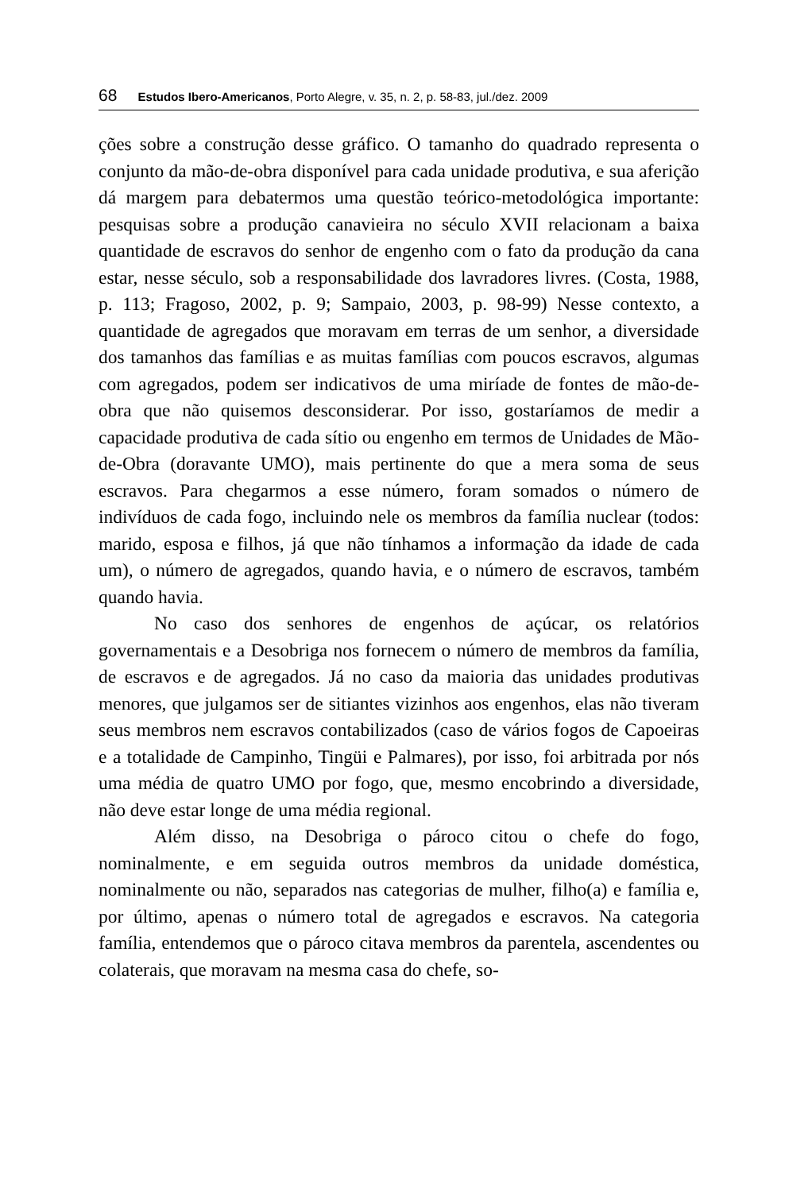68 Estudos Ibero-Americanos, Porto Alegre, v. 35, n. 2, p. 58-83, jul./dez. 2009
ções sobre a construção desse gráfico. O tamanho do quadrado representa o conjunto da mão-de-obra disponível para cada unidade produtiva, e sua aferição dá margem para debatermos uma questão teórico-metodológica importante: pesquisas sobre a produção canavieira no século XVII relacionam a baixa quantidade de escravos do senhor de engenho com o fato da produção da cana estar, nesse século, sob a responsabilidade dos lavradores livres. (Costa, 1988, p. 113; Fragoso, 2002, p. 9; Sampaio, 2003, p. 98-99) Nesse contexto, a quantidade de agregados que moravam em terras de um senhor, a diversidade dos tamanhos das famílias e as muitas famílias com poucos escravos, algumas com agregados, podem ser indicativos de uma miríade de fontes de mão-de-obra que não quisemos desconsiderar. Por isso, gostaríamos de medir a capacidade produtiva de cada sítio ou engenho em termos de Unidades de Mão-de-Obra (doravante UMO), mais pertinente do que a mera soma de seus escravos. Para chegarmos a esse número, foram somados o número de indivíduos de cada fogo, incluindo nele os membros da família nuclear (todos: marido, esposa e filhos, já que não tínhamos a informação da idade de cada um), o número de agregados, quando havia, e o número de escravos, também quando havia.
No caso dos senhores de engenhos de açúcar, os relatórios governamentais e a Desobriga nos fornecem o número de membros da família, de escravos e de agregados. Já no caso da maioria das unidades produtivas menores, que julgamos ser de sitiantes vizinhos aos engenhos, elas não tiveram seus membros nem escravos contabilizados (caso de vários fogos de Capoeiras e a totalidade de Campinho, Tingüi e Palmares), por isso, foi arbitrada por nós uma média de quatro UMO por fogo, que, mesmo encobrindo a diversidade, não deve estar longe de uma média regional.
Além disso, na Desobriga o pároco citou o chefe do fogo, nominalmente, e em seguida outros membros da unidade doméstica, nominalmente ou não, separados nas categorias de mulher, filho(a) e família e, por último, apenas o número total de agregados e escravos. Na categoria família, entendemos que o pároco citava membros da parentela, ascendentes ou colaterais, que moravam na mesma casa do chefe, so-